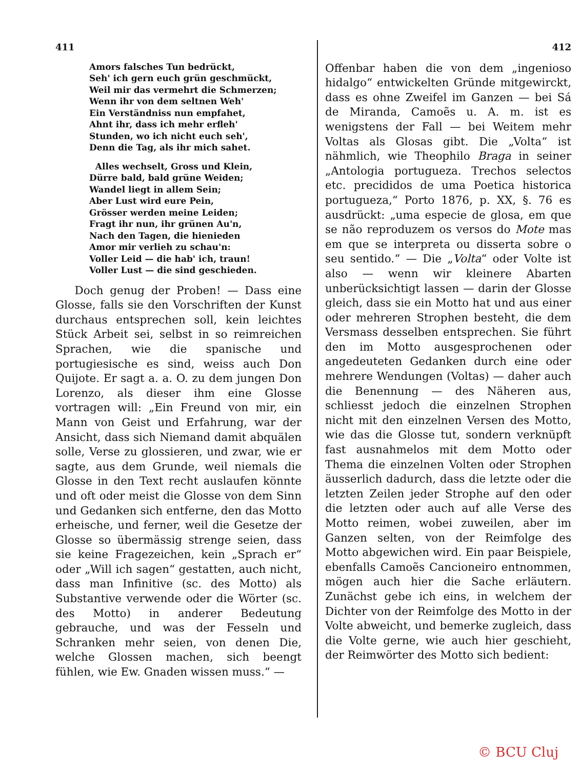411
Amors falsches Tun bedrückt,
Seh' ich gern euch grün geschmückt,
Weil mir das vermehrt die Schmerzen;
Wenn ihr von dem seltnen Weh'
Ein Verständniss nun empfahet,
Ahnt ihr, dass ich mehr erfleh'
Stunden, wo ich nicht euch seh',
Denn die Tag, als ihr mich sahet.
Alles wechselt, Gross und Klein,
Dürre bald, bald grüne Weiden;
Wandel liegt in allem Sein;
Aber Lust wird eure Pein,
Grösser werden meine Leiden;
Fragt ihr nun, ihr grünen Au'n,
Nach den Tagen, die hienieden
Amor mir verlieh zu schau'n:
Voller Leid — die hab' ich, traun!
Voller Lust — die sind geschieden.
Doch genug der Proben! — Dass eine Glosse, falls sie den Vorschriften der Kunst durchaus entsprechen soll, kein leichtes Stück Arbeit sei, selbst in so reimreichen Sprachen, wie die spanische und portugiesische es sind, weiss auch Don Quijote. Er sagt a. a. O. zu dem jungen Don Lorenzo, als dieser ihm eine Glosse vortragen will: „Ein Freund von mir, ein Mann von Geist und Erfahrung, war der Ansicht, dass sich Niemand damit abquälen solle, Verse zu glossieren, und zwar, wie er sagte, aus dem Grunde, weil niemals die Glosse in den Text recht auslaufen könnte und oft oder meist die Glosse von dem Sinn und Gedanken sich entferne, den das Motto erheische, und ferner, weil die Gesetze der Glosse so übermässig strenge seien, dass sie keine Fragezeichen, kein „Sprach er“ oder „Will ich sagen“ gestatten, auch nicht, dass man Infinitive (sc. des Motto) als Substantive verwende oder die Wörter (sc. des Motto) in anderer Bedeutung gebrauche, und was der Fesseln und Schranken mehr seien, von denen Die, welche Glossen machen, sich beengt fühlen, wie Ew. Gnaden wissen muss.“ —
412
Offenbar haben die von dem „ingenioso hidalgo“ entwickelten Gründe mitgewirckt, dass es ohne Zweifel im Ganzen — bei Sá de Miranda, Camoẽs u. A. m. ist es wenigstens der Fall — bei Weitem mehr Voltas als Glosas gibt. Die „Volta“ ist nähmlich, wie Theophilo Braga in seiner „Antologia portugueza. Trechos selectos etc. precididos de uma Poetica historica portugueza,“ Porto 1876, p. XX, §. 76 es ausdrückt: „uma especie de glosa, em que se não reproduzem os versos do Mote mas em que se interpreta ou disserta sobre o seu sentido.“ — Die „Volta“ oder Volte ist also — wenn wir kleinere Abarten unberücksichtigt lassen — darin der Glosse gleich, dass sie ein Motto hat und aus einer oder mehreren Strophen besteht, die dem Versmass desselben entsprechen. Sie führt den im Motto ausgesprochenen oder angedeuteten Gedanken durch eine oder mehrere Wendungen (Voltas) — daher auch die Benennung — des Näheren aus, schliesst jedoch die einzelnen Strophen nicht mit den einzelnen Versen des Motto, wie das die Glosse tut, sondern verknüpft fast ausnahmelos mit dem Motto oder Thema die einzelnen Volten oder Strophen äusserlich dadurch, dass die letzte oder die letzten Zeilen jeder Strophe auf den oder die letzten oder auch auf alle Verse des Motto reimen, wobei zuweilen, aber im Ganzen selten, von der Reimfolge des Motto abgewichen wird. Ein paar Beispiele, ebenfalls Camoẽs Cancioneiro entnommen, mögen auch hier die Sache erläutern. Zunächst gebe ich eins, in welchem der Dichter von der Reimfolge des Motto in der Volte abweicht, und bemerke zugleich, dass die Volte gerne, wie auch hier geschieht, der Reimwörter des Motto sich bedient:
© BCU Cluj